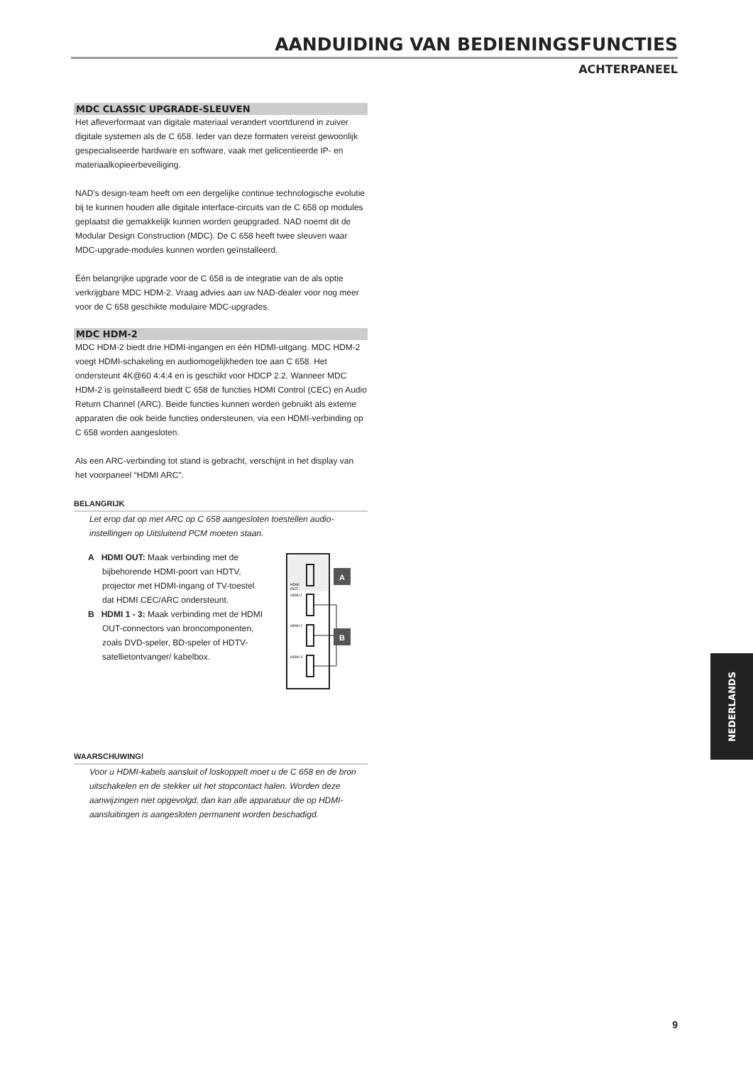AANDUIDING VAN BEDIENINGSFUNCTIES
ACHTERPANEEL
MDC CLASSIC UPGRADE-SLEUVEN
Het afleverformaat van digitale materiaal verandert voortdurend in zuiver digitale systemen als de C 658. Ieder van deze formaten vereist gewoonlijk gespecialiseerde hardware en software, vaak met gelicentieerde IP- en materiaalkopieerbeveiliging.
NAD’s design-team heeft om een dergelijke continue technologische evolutie bij te kunnen houden alle digitale interface-circuits van de C 658 op modules geplaatst die gemakkelijk kunnen worden geüpgraded. NAD noemt dit de Modular Design Construction (MDC). De C 658 heeft twee sleuven waar MDC-upgrade-modules kunnen worden geïnstalleerd.
Één belangrijke upgrade voor de C 658 is de integratie van de als optie verkrijgbare MDC HDM-2. Vraag advies aan uw NAD-dealer voor nog meer voor de C 658 geschikte modulaire MDC-upgrades.
MDC HDM-2
MDC HDM-2 biedt drie HDMI-ingangen en één HDMI-uitgang. MDC HDM-2 voegt HDMI-schakeling en audiomogelijkheden toe aan C 658. Het ondersteunt 4K@60 4:4:4 en is geschikt voor HDCP 2.2. Wanneer MDC HDM-2 is geïnstalleerd biedt C 658 de functies HDMI Control (CEC) en Audio Return Channel (ARC). Beide functies kunnen worden gebruikt als externe apparaten die ook beide functies ondersteunen, via een HDMI-verbinding op C 658 worden aangesloten.
Als een ARC-verbinding tot stand is gebracht, verschijnt in het display van het voorpaneel “HDMI ARC”.
BELANGRIJK
Let erop dat op met ARC op C 658 aangesloten toestellen audio-instellingen op Uitsluitend PCM moeten staan.
A HDMI OUT: Maak verbinding met de bijbehorende HDMI-poort van HDTV, projector met HDMI-ingang of TV-toestel dat HDMI CEC/ARC ondersteunt.
B HDMI 1 - 3: Maak verbinding met de HDMI OUT-connectors van broncomponenten, zoals DVD-speler, BD-speler of HDTV-satellietontvanger/ kabelbox.
HDMI
OUT
HDMI 1
HDMI 2
HDMI 3
A
B
WAARSCHUWING!
Voor u HDMI-kabels aansluit of loskoppelt moet u de C 658 en de bron uitschakelen en de stekker uit het stopcontact halen. Worden deze aanwijzingen niet opgevolgd, dan kan alle apparatuur die op HDMI-aansluitingen is aangesloten permanent worden beschadigd.
NEDERLANDS
9